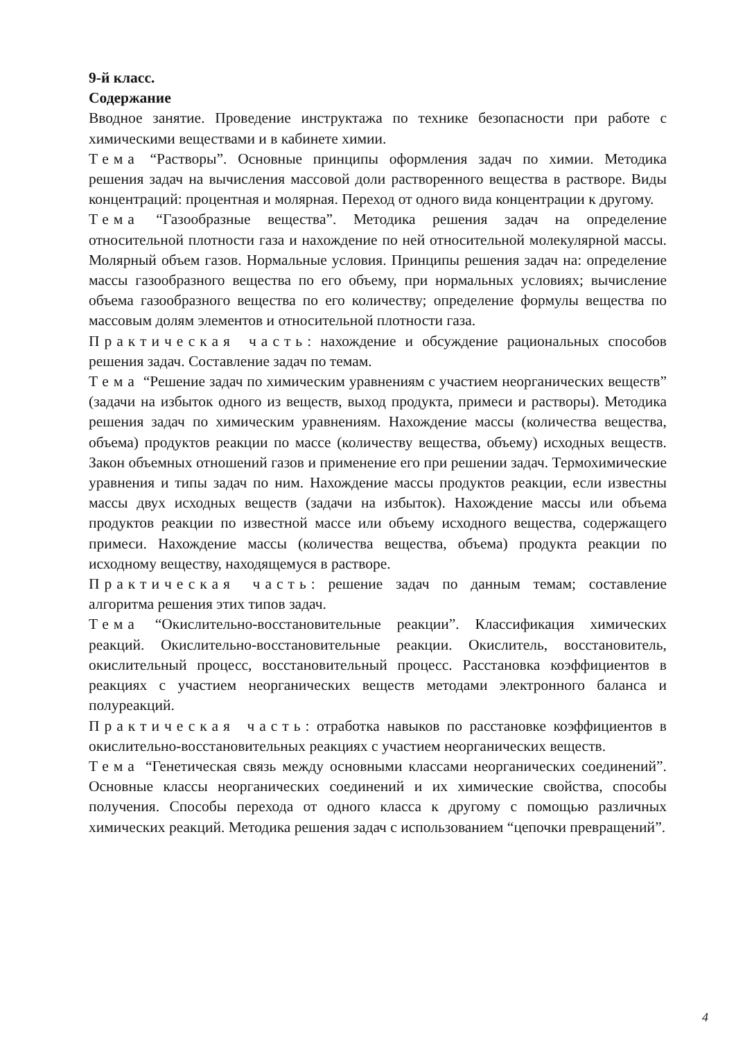9-й класс.
Содержание
Вводное занятие. Проведение инструктажа по технике безопасности при работе с химическими веществами и в кабинете химии.
Тема “Растворы”. Основные принципы оформления задач по химии. Методика решения задач на вычисления массовой доли растворенного вещества в растворе. Виды концентраций: процентная и молярная. Переход от одного вида концентрации к другому.
Тема “Газообразные вещества”. Методика решения задач на определение относительной плотности газа и нахождение по ней относительной молекулярной массы. Молярный объем газов. Нормальные условия. Принципы решения задач на: определение массы газообразного вещества по его объему, при нормальных условиях; вычисление объема газообразного вещества по его количеству; определение формулы вещества по массовым долям элементов и относительной плотности газа.
Практическая часть: нахождение и обсуждение рациональных способов решения задач. Составление задач по темам.
Тема “Решение задач по химическим уравнениям с участием неорганических веществ” (задачи на избыток одного из веществ, выход продукта, примеси и растворы). Методика решения задач по химическим уравнениям. Нахождение массы (количества вещества, объема) продуктов реакции по массе (количеству вещества, объему) исходных веществ. Закон объемных отношений газов и применение его при решении задач. Термохимические уравнения и типы задач по ним. Нахождение массы продуктов реакции, если известны массы двух исходных веществ (задачи на избыток). Нахождение массы или объема продуктов реакции по известной массе или объему исходного вещества, содержащего примеси. Нахождение массы (количества вещества, объема) продукта реакции по исходному веществу, находящемуся в растворе.
Практическая часть: решение задач по данным темам; составление алгоритма решения этих типов задач.
Тема “Окислительно-восстановительные реакции”. Классификация химических реакций. Окислительно-восстановительные реакции. Окислитель, восстановитель, окислительный процесс, восстановительный процесс. Расстановка коэффициентов в реакциях с участием неорганических веществ методами электронного баланса и полуреакций.
Практическая часть: отработка навыков по расстановке коэффициентов в окислительно-восстановительных реакциях с участием неорганических веществ.
Тема “Генетическая связь между основными классами неорганических соединений”. Основные классы неорганических соединений и их химические свойства, способы получения. Способы перехода от одного класса к другому с помощью различных химических реакций. Методика решения задач с использованием “цепочки превращений”.
4